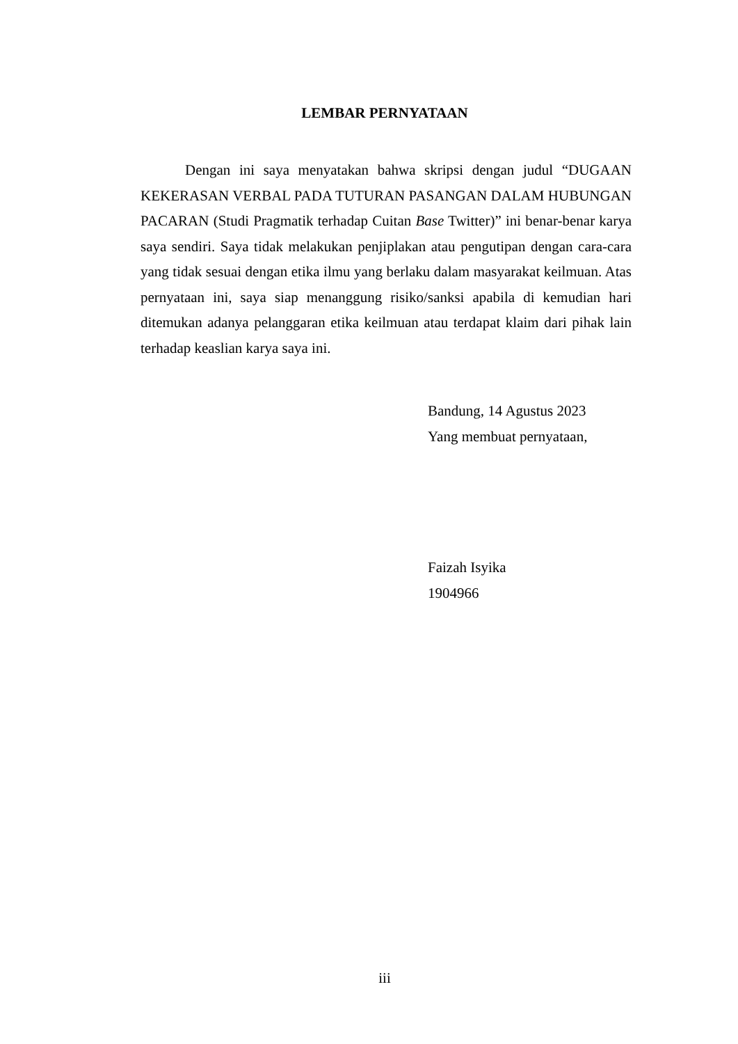LEMBAR PERNYATAAN
Dengan ini saya menyatakan bahwa skripsi dengan judul “DUGAAN KEKERASAN VERBAL PADA TUTURAN PASANGAN DALAM HUBUNGAN PACARAN (Studi Pragmatik terhadap Cuitan Base Twitter)” ini benar-benar karya saya sendiri. Saya tidak melakukan penjiplakan atau pengutipan dengan cara-cara yang tidak sesuai dengan etika ilmu yang berlaku dalam masyarakat keilmuan. Atas pernyataan ini, saya siap menanggung risiko/sanksi apabila di kemudian hari ditemukan adanya pelanggaran etika keilmuan atau terdapat klaim dari pihak lain terhadap keaslian karya saya ini.
Bandung, 14 Agustus 2023
Yang membuat pernyataan,
Faizah Isyika
1904966
iii